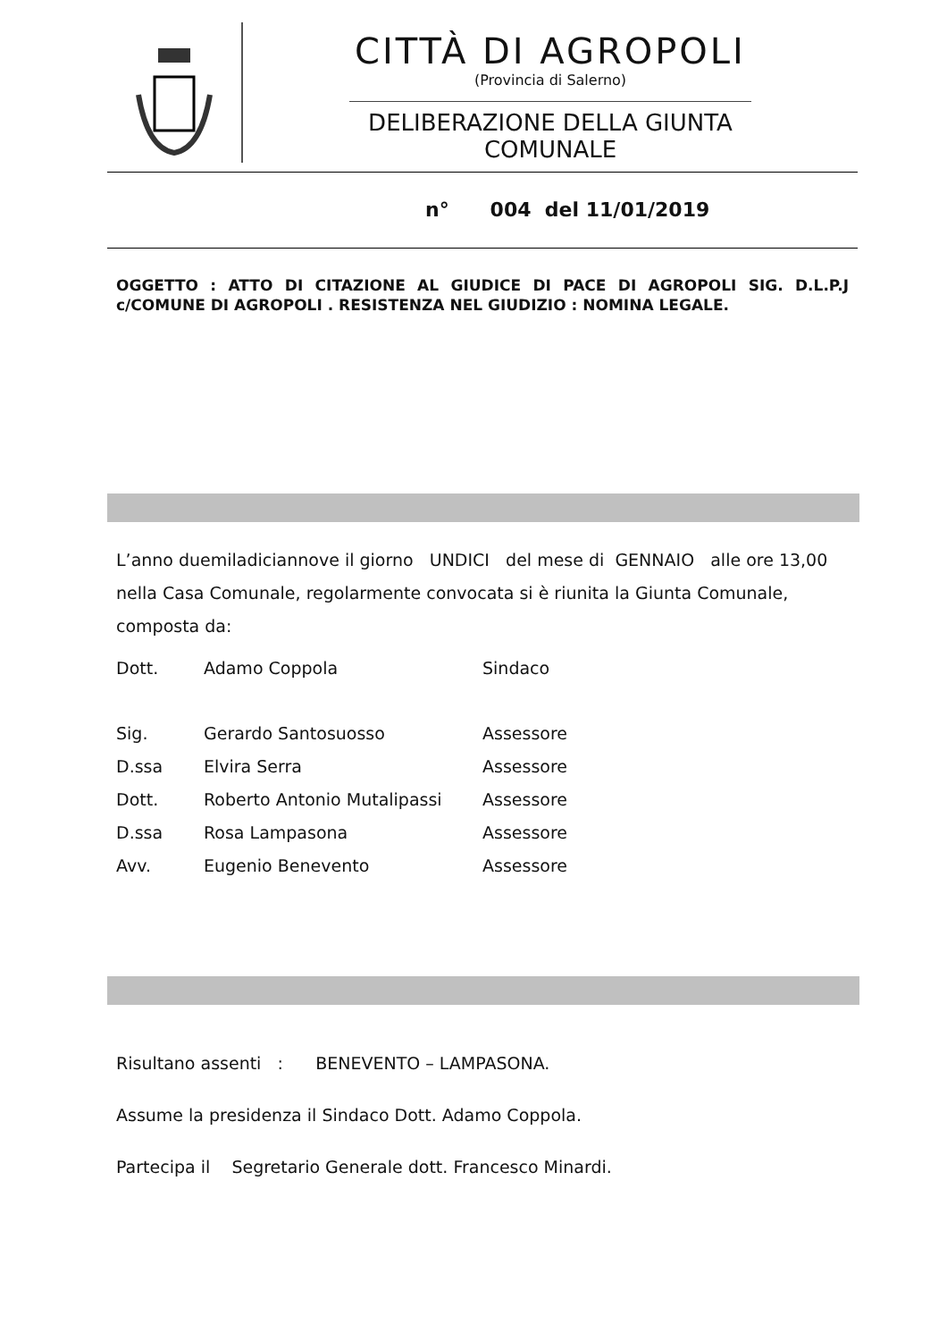CITTÀ DI AGROPOLI
(Provincia di Salerno)
DELIBERAZIONE DELLA GIUNTA COMUNALE
n° 004 del 11/01/2019
OGGETTO : ATTO DI CITAZIONE AL GIUDICE DI PACE DI AGROPOLI SIG. D.L.P.J c/COMUNE DI AGROPOLI . RESISTENZA NEL GIUDIZIO : NOMINA LEGALE.
L’anno duemiladiciannove il giorno UNDICI del mese di GENNAIO alle ore 13,00 nella Casa Comunale, regolarmente convocata si è riunita la Giunta Comunale, composta da:
| Dott. | Adamo Coppola | Sindaco |
| Sig. | Gerardo Santosuosso | Assessore |
| D.ssa | Elvira Serra | Assessore |
| Dott. | Roberto Antonio Mutalipassi | Assessore |
| D.ssa | Rosa Lampasona | Assessore |
| Avv. | Eugenio Benevento | Assessore |
Risultano assenti : BENEVENTO – LAMPASONA.
Assume la presidenza il Sindaco Dott. Adamo Coppola.
Partecipa il Segretario Generale dott. Francesco Minardi.